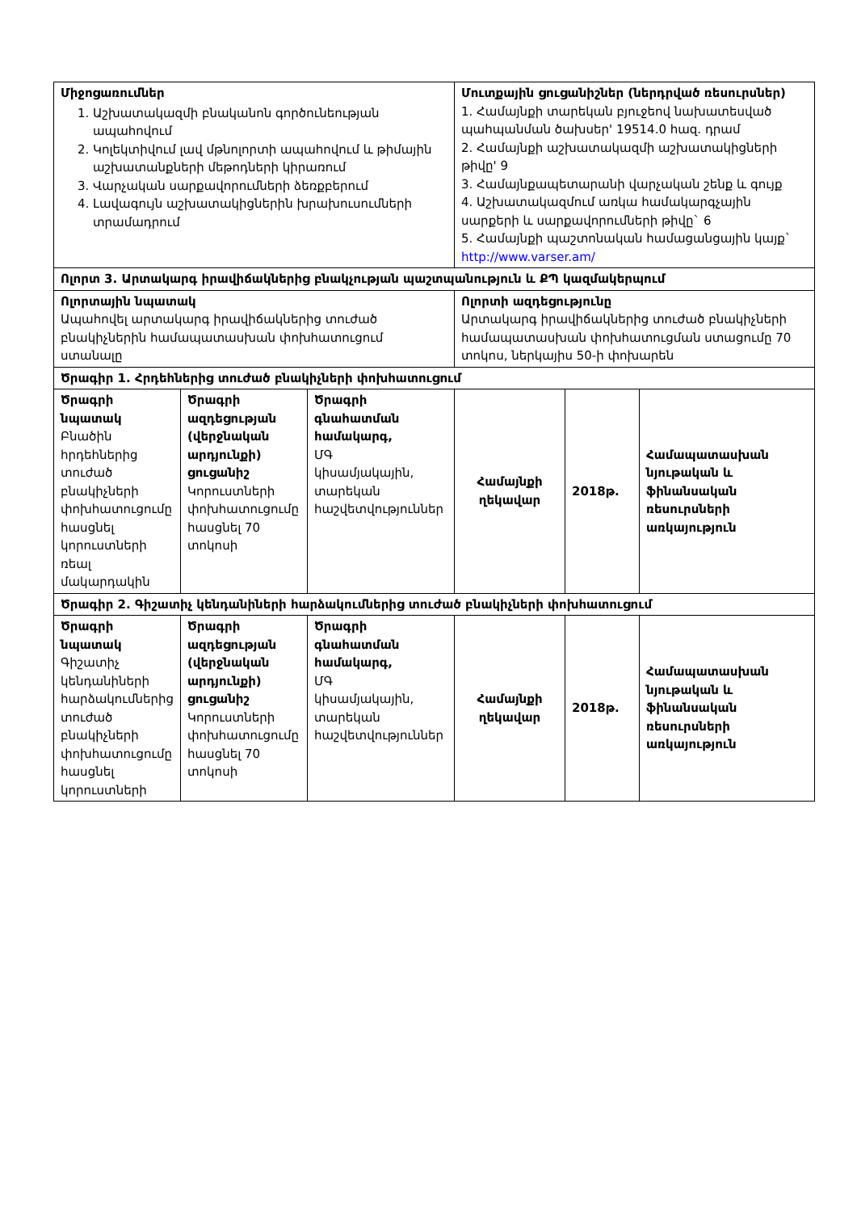| Միջոցառումներ 1. Աշխատակազմի բնականոն գործունեության ապահովում 2. Կոլեկտիվում լավ մթնոլորտի ապահովում և թիմային աշխատանքների մեթոդների կիրառում 3. Վարչական սարքավորումների ձեռքբերում 4. Լավագույն աշխատակիցներին խրախուսումների տրամադրում | | | Մուտքային ցուցանիշներ (ներդրված ռեսուրսներ) 1. Համայնքի տարեկան բյուջեով նախատեսված պահպանման ծախսեր' 19514.0 հազ. դրամ 2. Համայնքի աշխատակազմի աշխատակիցների թիվը' 9 3. Համայնքապետարանի վարչական շենք և գույք 4. Աշխատակազմում առկա համակարգչային սարքերի և սարքավորումների թիվը` 6 5. Համայնքի պաշտոնական համացանցային կայք` http://www.varser.am/ | | |
| Ոլորտ 3. Արտակարգ իրավիճակներից բնակչության պաշտպանություն և ՔՊ կազմակերպում | | | | | |
| Ոլորտային նպատակ Ապահովել արտակարգ իրավիճակներից տուժած բնակիչներին համապատասխան փոխհատուցում ստանալը | | | Ոլորտի ազդեցությունը Արտակարգ իրավիճակներից տուժած բնակիչների համապատասխան փոխհատուցման ստացումը 70 տոկոս, ներկայիս 50-ի փոխարեն | | |
| Ծրագիր 1. Հրդեհներից տուժած բնակիչների փոխհատուցում | | | | | |
| Ծրագրի նպատակ Բնածին հրդեհներից տուժած բնակիչների փոխհատուցումը հասցնել կորուստների ռեալ մակարդակին | Ծրագրի ազդեցության (վերջնական արդյունքի) ցուցանիշ Կորուստների փոխհատուցումը հասցնել 70 տոկոսի | Ծրագրի գնահատման համակարգ, ՄԳ կիսամյակային, տարեկան հաշվետվություններ | Համայնքի ղեկավար | 2018թ. | Համապատասխան նյութական և ֆինանսական ռեսուրսների առկայություն |
| Ծրագիր 2. Գիշատիչ կենդանիների հարձակումներից տուժած բնակիչների փոխհատուցում | | | | | |
| Ծրագրի նպատակ Գիշատիչ կենդանիների հարձակումներից տուժած բնակիչների փոխհատուցումը հասցնել կորուստների | Ծրագրի ազդեցության (վերջնական արդյունքի) ցուցանիշ Կորուստների փոխհատուցումը հասցնել 70 տոկոսի | Ծրագրի գնահատման համակարգ, ՄԳ կիսամյակային, տարեկան հաշվետվություններ | Համայնքի ղեկավար | 2018թ. | Համապատասխան նյութական և ֆինանսական ռեսուրսների առկայություն |